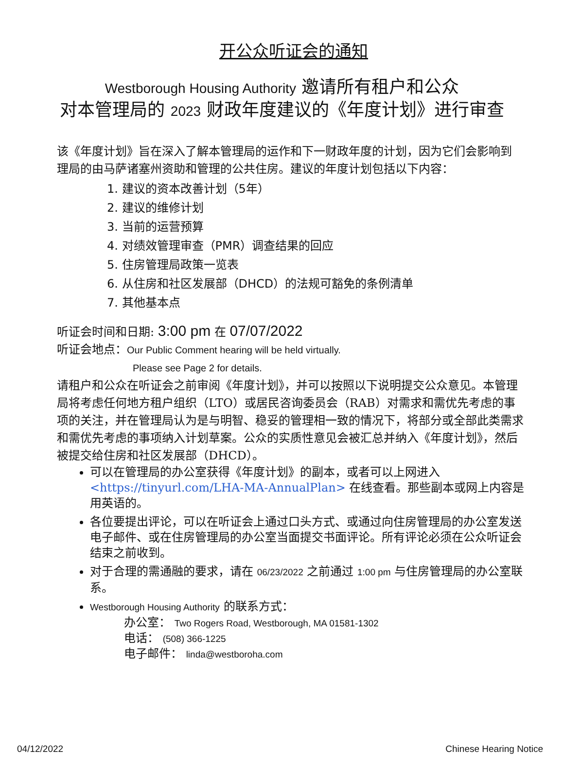开公众听证会的通知
Westborough Housing Authority 邀请所有租户和公众
对本管理局的 2023 财政年度建议的《年度计划》进行审查
该《年度计划》旨在深入了解本管理局的运作和下一财政年度的计划，因为它们会影响到
理局的由马萨诸塞州资助和管理的公共住房。建议的年度计划包括以下内容：
1. 建议的资本改善计划（5年）
2. 建议的维修计划
3. 当前的运营预算
4. 对绩效管理审查（PMR）调查结果的回应
5. 住房管理局政策一览表
6. 从住房和社区发展部（DHCD）的法规可豁免的条例清单
7. 其他基本点
听证会时间和日期: 3:00 pm 在 07/07/2022
听证会地点：Our Public Comment hearing will be held virtually.
Please see Page 2 for details.
请租户和公众在听证会之前审阅《年度计划》，并可以按照以下说明提交公众意见。本管理局将考虑任何地方租户组织（LTO）或居民咨询委员会（RAB）对需求和需优先考虑的事项的关注，并在管理局认为是与明智、稳妥的管理相一致的情况下，将部分或全部此类需求和需优先考虑的事项纳入计划草案。公众的实质性意见会被汇总并纳入《年度计划》，然后被提交给住房和社区发展部（DHCD）。
可以在管理局的办公室获得《年度计划》的副本，或者可以上网进入 <https://tinyurl.com/LHA-MA-AnnualPlan> 在线查看。那些副本或网上内容是用英语的。
各位要提出评论，可以在听证会上通过口头方式、或通过向住房管理局的办公室发送电子邮件、或在住房管理局的办公室当面提交书面评论。所有评论必须在公众听证会结束之前收到。
对于合理的需通融的要求，请在 06/23/2022 之前通过 1:00 pm 与住房管理局的办公室联系。
Westborough Housing Authority 的联系方式：
办公室： Two Rogers Road, Westborough, MA 01581-1302
电话： (508) 366-1225
电子邮件： linda@westboroha.com
04/12/2022 Chinese Hearing Notice